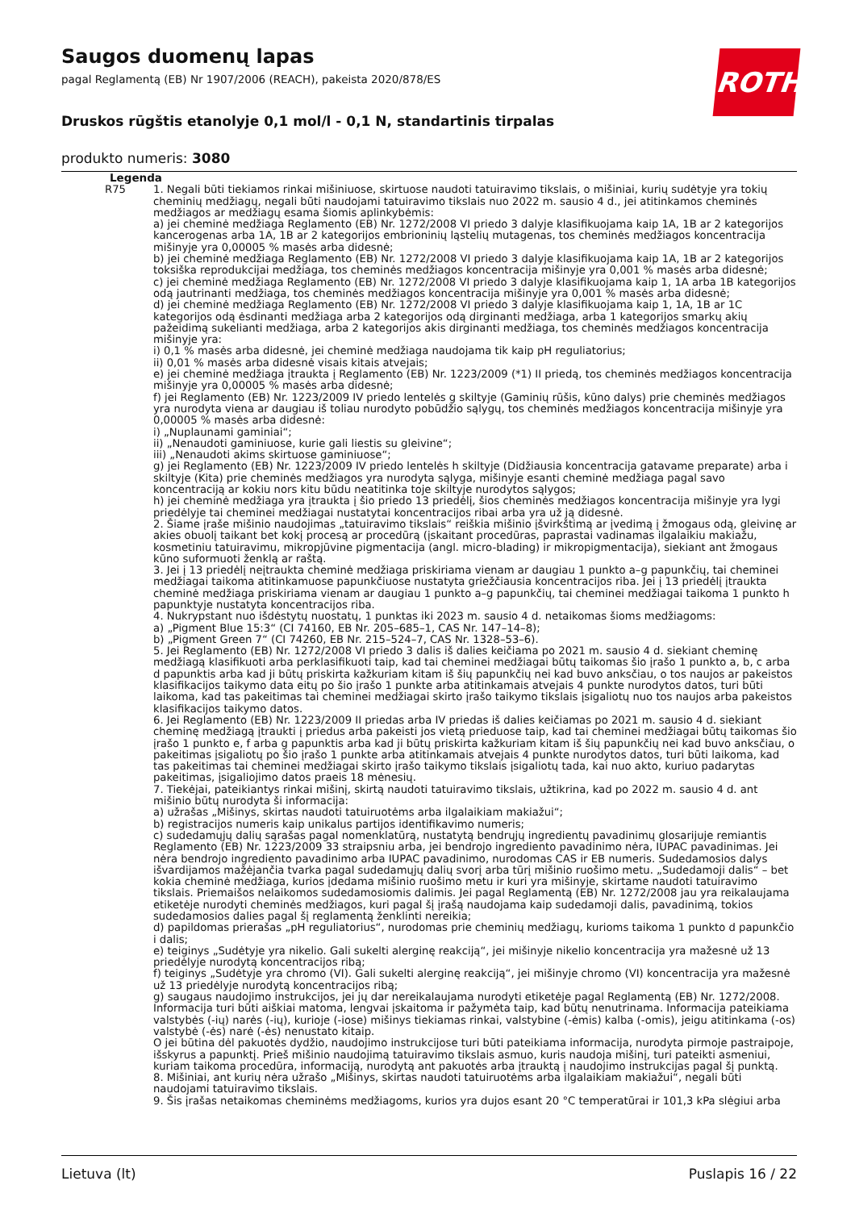ROTH
Saugos duomenų lapas
pagal Reglamentą (EB) Nr 1907/2006 (REACH), pakeista 2020/878/ES
Druskos rūgštis etanolyje 0,1 mol/l - 0,1 N, standartinis tirpalas
produkto numeris: 3080
| Legenda | |
| --- | --- |
| R75 | 1. Negali būti tiekiamos rinkai mišiniuose, skirtuose naudoti tatuiravimo tikslais, o mišiniai, kurių sudėtyje yra tokių cheminių medžiagų, negali būti naudojami tatuiravimo tikslais nuo 2022 m. sausio 4 d., jei atitinkamos cheminės medžiagos ar medžiagų esama šiomis aplinkybėmis: a) jei cheminė medžiaga Reglamento (EB) Nr. 1272/2008 VI priedo 3 dalyje klasifikuojama kaip 1A, 1B ar 2 kategorijos kancerogenas arba 1A, 1B ar 2 kategorijos embrioninių ląstelių mutagenas, tos cheminės medžiagos koncentracija mišinyje yra 0,00005 % masės arba didesnė; b) jei cheminė medžiaga Reglamento (EB) Nr. 1272/2008 VI priedo 3 dalyje klasifikuojama kaip 1A, 1B ar 2 kategorijos toksiška reprodukcijai medžiaga, tos cheminės medžiagos koncentracija mišinyje yra 0,001 % masės arba didesnė; c) jei cheminė medžiaga Reglamento (EB) Nr. 1272/2008 VI priedo 3 dalyje klasifikuojama kaip 1, 1A arba 1B kategorijos odą jautrinanti medžiaga, tos cheminės medžiagos koncentracija mišinyje yra 0,001 % masės arba didesnė; d) jei cheminė medžiaga Reglamento (EB) Nr. 1272/2008 VI priedo 3 dalyje klasifikuojama kaip 1, 1A, 1B ar 1C kategorijos odą ėsdinanti medžiaga arba 2 kategorijos odą dirginanti medžiaga, arba 1 kategorijos smarkų akių pažeidimą sukelianti medžiaga, arba 2 kategorijos akis dirginanti medžiaga, tos cheminės medžiagos koncentracija mišinyje yra: i) 0,1 % masės arba didesnė, jei cheminė medžiaga naudojama tik kaip pH reguliatorius; ii) 0,01 % masės arba didesnė visais kitais atvejais; e) jei cheminė medžiaga įtraukta į Reglamento (EB) Nr. 1223/2009 (*1) II priedą, tos cheminės medžiagos koncentracija mišinyje yra 0,00005 % masės arba didesnė; f) jei Reglamento (EB) Nr. 1223/2009 IV priedo lentelės g skiltyje (Gaminių rūšis, kūno dalys) prie cheminės medžiagos yra nurodyta viena ar daugiau iš toliau nurodyto pobūdžio sąlygų, tos cheminės medžiagos koncentracija mišinyje yra 0,00005 % masės arba didesnė: i) „Nuplaunami gaminiai“; ii) „Nenaudoti gaminiuose, kurie gali liestis su gleivine“; iii) „Nenaudoti akims skirtuose gaminiuose“; g) jei Reglamento (EB) Nr. 1223/2009 IV priedo lentelės h skiltyje (Didžiausia koncentracija gatavame preparate) arba i skiltyje (Kita) prie cheminės medžiagos yra nurodyta sąlyga, mišinyje esanti cheminė medžiaga pagal savo koncentraciją ar kokiu nors kitu būdu neatitinka toje skiltyje nurodytos sąlygos; h) jei cheminė medžiaga yra įtraukta į šio priedo 13 priedėlį, šios cheminės medžiagos koncentracija mišinyje yra lygi priedėlyje tai cheminei medžiagai nustatytai koncentracijos ribai arba yra už ją didesnė. 2. Šiame įraše mišinio naudojimas „tatuiravimo tikslais“ reiškia mišinio įšvirkštimą ar įvedimą į žmogaus odą, gleivinę ar akies obuolį taikant bet kokį procesą ar procedūrą (įskaitant procedūras, paprastai vadinamas ilgalaikiu makiažu, kosmetiniu tatuiravimu, mikropjūvine pigmentacija (angl. micro-blading) ir mikropigmentacija), siekiant ant žmogaus kūno suformuoti ženklą ar raštą. 3. Jei į 13 priedėlį neįtraukta cheminė medžiaga priskiriama vienam ar daugiau 1 punkto a–g papunkčių, tai cheminei medžiagai taikoma atitinkamuose papunkčiuose nustatyta griežčiausia koncentracijos riba. Jei į 13 priedėlį įtraukta cheminė medžiaga priskiriama vienam ar daugiau 1 punkto a–g papunkčių, tai cheminei medžiagai taikoma 1 punkto h papunktyje nustatyta koncentracijos riba. 4. Nukrypstant nuo išdėstytų nuostatų, 1 punktas iki 2023 m. sausio 4 d. netaikomas šioms medžiagoms: a) „Pigment Blue 15:3“ (CI 74160, EB Nr. 205–685–1, CAS Nr. 147–14–8); b) „Pigment Green 7“ (CI 74260, EB Nr. 215–524–7, CAS Nr. 1328–53–6). 5. Jei Reglamento (EB) Nr. 1272/2008 VI priedo 3 dalis iš dalies keičiama po 2021 m. sausio 4 d. siekiant cheminę medžiagą klasifikuoti arba perklasifikuoti taip, kad tai cheminei medžiagai būtų taikomas šio įrašo 1 punkto a, b, c arba d papunktis arba kad ji būtų priskirta kažkuriam kitam iš šių papunkčių nei kad buvo anksčiau, o tos naujos ar pakeistos klasifikacijos taikymo data eitų po šio įrašo 1 punkte arba atitinkamais atvejais 4 punkte nurodytos datos, turi būti laikoma, kad tas pakeitimas tai cheminei medžiagai skirto įrašo taikymo tikslais įsigaliotų nuo tos naujos arba pakeistos klasifikacijos taikymo datos. 6. Jei Reglamento (EB) Nr. 1223/2009 II priedas arba IV priedas iš dalies keičiamas po 2021 m. sausio 4 d. siekiant cheminę medžiagą įtraukti į priedus arba pakeisti jos vietą prieduose taip, kad tai cheminei medžiagai būtų taikomas šio įrašo 1 punkto e, f arba g papunktis arba kad ji būtų priskirta kažkuriam kitam iš šių papunkčių nei kad buvo anksčiau, o pakeitimas įsigaliotų po šio įrašo 1 punkte arba atitinkamais atvejais 4 punkte nurodytos datos, turi būti laikoma, kad tas pakeitimas tai cheminei medžiagai skirto įrašo taikymo tikslais įsigaliotų tada, kai nuo akto, kuriuo padarytas pakeitimas, įsigaliojimo datos praeis 18 mėnesių. 7. Tiekėjai, pateikiantys rinkai mišinį, skirtą naudoti tatuiravimo tikslais, užtikrina, kad po 2022 m. sausio 4 d. ant mišinio būtų nurodyta ši informacija: a) užrašas „Mišinys, skirtas naudoti tatuiruotėms arba ilgalaikiam makiažui“; b) registracijos numeris kaip unikalus partijos identifikavimo numeris; c) sudedamųjų dalių sąrašas pagal nomenklatūrą, nustatytą bendrųjų ingredientų pavadinimų glosarijuje remiantis Reglamento (EB) Nr. 1223/2009 33 straipsniu arba, jei bendrojo ingrediento pavadinimo nėra, IUPAC pavadinimas. Jei nėra bendrojo ingrediento pavadinimo arba IUPAC pavadinimo, nurodomas CAS ir EB numeris. Sudedamosios dalys išvardijamos mažėjančia tvarka pagal sudedamųjų dalių svorį arba tūrį mišinio ruošimo metu. „Sudedamoji dalis“ – bet kokia cheminė medžiaga, kurios įdedama mišinio ruošimo metu ir kuri yra mišinyje, skirtame naudoti tatuiravimo tikslais. Priemaišos nelaikomos sudedamosiomis dalimis. Jei pagal Reglamentą (EB) Nr. 1272/2008 jau yra reikalaujama etiketėje nurodyti cheminės medžiagos, kuri pagal šį įrašą naudojama kaip sudedamoji dalis, pavadinimą, tokios sudedamosios dalies pagal šį reglamentą ženklinti nereikia; d) papildomas prierašas „pH reguliatorius“, nurodomas prie cheminių medžiagų, kurioms taikoma 1 punkto d papunkčio i dalis; e) teiginys „Sudėtyje yra nikelio. Gali sukelti alerginę reakciją“, jei mišinyje nikelio koncentracija yra mažesnė už 13 priedėlyje nurodytą koncentracijos ribą; f) teiginys „Sudėtyje yra chromo (VI). Gali sukelti alerginę reakciją“, jei mišinyje chromo (VI) koncentracija yra mažesnė už 13 priedėlyje nurodytą koncentracijos ribą; g) saugaus naudojimo instrukcijos, jei jų dar nereikalaujama nurodyti etiketėje pagal Reglamentą (EB) Nr. 1272/2008. Informacija turi būti aiškiai matoma, lengvai įskaitoma ir pažymėta taip, kad būtų nenutrinama. Informacija pateikiama valstybės (-ių) narės (-ių), kurioje (-iose) mišinys tiekiamas rinkai, valstybine (-ėmis) kalba (-omis), jeigu atitinkama (-os) valstybė (-ės) narė (-ės) nenustato kitaip. O jei būtina dėl pakuotės dydžio, naudojimo instrukcijose turi būti pateikiama informacija, nurodyta pirmoje pastraipoje, išskyrus a papunktį. Prieš mišinio naudojimą tatuiravimo tikslais asmuo, kuris naudoja mišinį, turi pateikti asmeniui, kuriam taikoma procedūra, informaciją, nurodytą ant pakuotės arba įtrauktą į naudojimo instrukcijas pagal šį punktą. 8. Mišiniai, ant kurių nėra užrašo „Mišinys, skirtas naudoti tatuiruotėms arba ilgalaikiam makiažui“, negali būti naudojami tatuiravimo tikslais. 9. Šis įrašas netaikomas cheminėms medžiagoms, kurios yra dujos esant 20 °C temperatūrai ir 101,3 kPa slėgiui arba |
Lietuva (lt) Puslapis 16 / 22